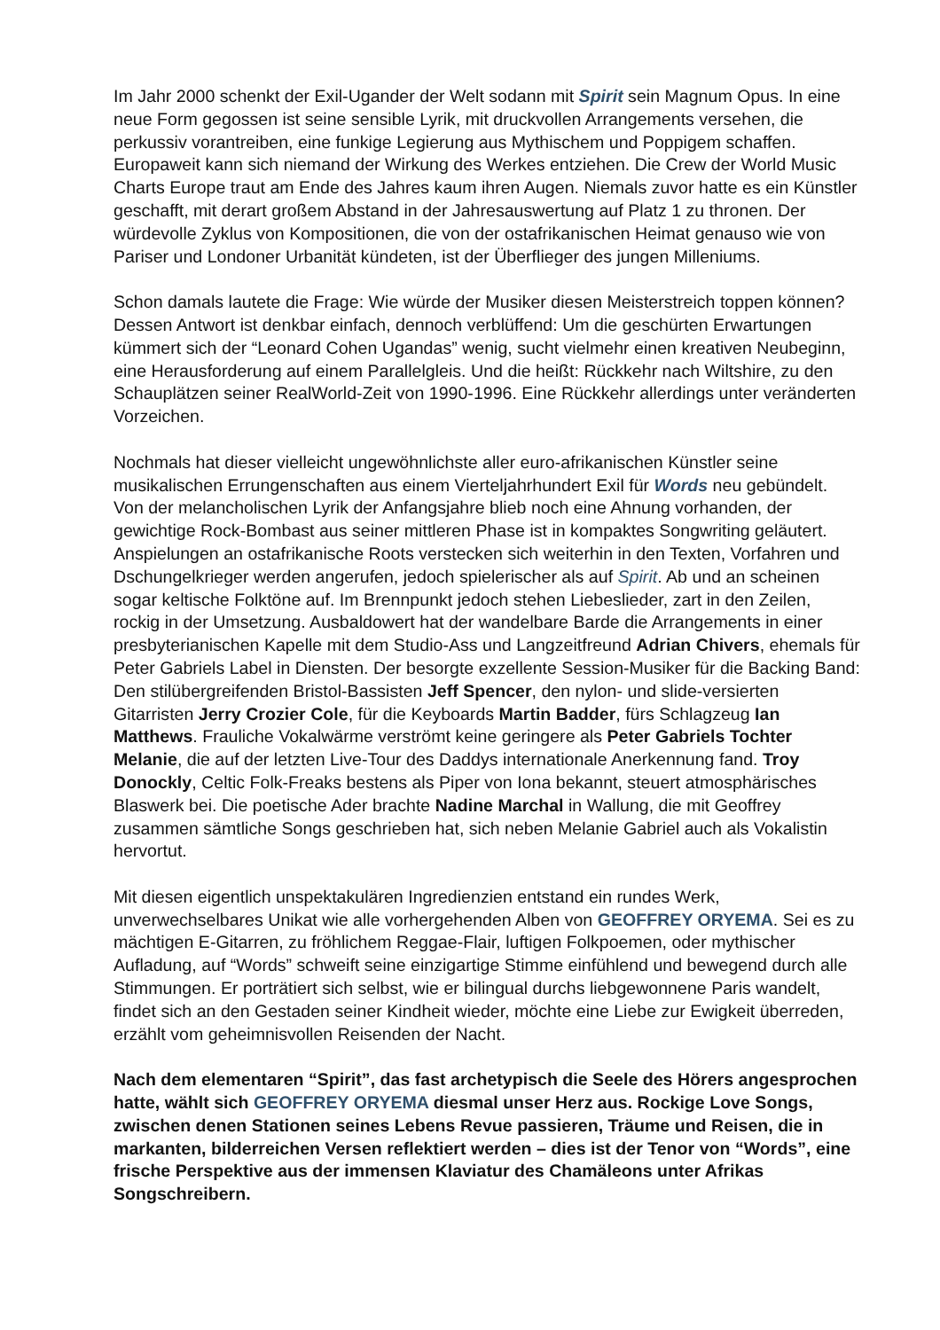Im Jahr 2000 schenkt der Exil-Ugander der Welt sodann mit Spirit sein Magnum Opus. In eine neue Form gegossen ist seine sensible Lyrik, mit druckvollen Arrangements versehen, die perkussiv vorantreiben, eine funkige Legierung aus Mythischem und Poppigem schaffen. Europaweit kann sich niemand der Wirkung des Werkes entziehen. Die Crew der World Music Charts Europe traut am Ende des Jahres kaum ihren Augen. Niemals zuvor hatte es ein Künstler geschafft, mit derart großem Abstand in der Jahresauswertung auf Platz 1 zu thronen. Der würdevolle Zyklus von Kompositionen, die von der ostafrikanischen Heimat genauso wie von Pariser und Londoner Urbanität kündeten, ist der Überflieger des jungen Milleniums.
Schon damals lautete die Frage: Wie würde der Musiker diesen Meisterstreich toppen können? Dessen Antwort ist denkbar einfach, dennoch verblüffend: Um die geschürten Erwartungen kümmert sich der “Leonard Cohen Ugandas” wenig, sucht vielmehr einen kreativen Neubeginn, eine Herausforderung auf einem Parallelgleis. Und die heißt: Rückkehr nach Wiltshire, zu den Schauplätzen seiner RealWorld-Zeit von 1990-1996. Eine Rückkehr allerdings unter veränderten Vorzeichen.
Nochmals hat dieser vielleicht ungewöhnlichste aller euro-afrikanischen Künstler seine musikalischen Errungenschaften aus einem Vierteljahrhundert Exil für Words neu gebündelt. Von der melancholischen Lyrik der Anfangsjahre blieb noch eine Ahnung vorhanden, der gewichtige Rock-Bombast aus seiner mittleren Phase ist in kompaktes Songwriting geläutert. Anspielungen an ostafrikanische Roots verstecken sich weiterhin in den Texten, Vorfahren und Dschungelkrieger werden angerufen, jedoch spielerischer als auf Spirit. Ab und an scheinen sogar keltische Folktöne auf. Im Brennpunkt jedoch stehen Liebeslieder, zart in den Zeilen, rockig in der Umsetzung. Ausbaldowert hat der wandelbare Barde die Arrangements in einer presbyterianischen Kapelle mit dem Studio-Ass und Langzeitfreund Adrian Chivers, ehemals für Peter Gabriels Label in Diensten. Der besorgte exzellente Session-Musiker für die Backing Band: Den stilübergreifenden Bristol-Bassisten Jeff Spencer, den nylon- und slide-versierten Gitarristen Jerry Crozier Cole, für die Keyboards Martin Badder, fürs Schlagzeug Ian Matthews. Frauliche Vokalwärme verströmt keine geringere als Peter Gabriels Tochter Melanie, die auf der letzten Live-Tour des Daddys internationale Anerkennung fand. Troy Donockly, Celtic Folk-Freaks bestens als Piper von Iona bekannt, steuert atmosphärisches Blaswerk bei. Die poetische Ader brachte Nadine Marchal in Wallung, die mit Geoffrey zusammen sämtliche Songs geschrieben hat, sich neben Melanie Gabriel auch als Vokalistin hervortut.
Mit diesen eigentlich unspektakulären Ingredienzien entstand ein rundes Werk, unverwechselbares Unikat wie alle vorhergehenden Alben von GEOFFREY ORYEMA. Sei es zu mächtigen E-Gitarren, zu fröhlichem Reggae-Flair, luftigen Folkpoemen, oder mythischer Aufladung, auf “Words” schweift seine einzigartige Stimme einfühlend und bewegend durch alle Stimmungen. Er porträtiert sich selbst, wie er bilingual durchs liebgewonnene Paris wandelt, findet sich an den Gestaden seiner Kindheit wieder, möchte eine Liebe zur Ewigkeit überreden, erzählt vom geheimnisvollen Reisenden der Nacht.
Nach dem elementaren “Spirit”, das fast archetypisch die Seele des Hörers angesprochen hatte, wählt sich GEOFFREY ORYEMA diesmal unser Herz aus. Rockige Love Songs, zwischen denen Stationen seines Lebens Revue passieren, Träume und Reisen, die in markanten, bilderreichen Versen reflektiert werden – dies ist der Tenor von “Words”, eine frische Perspektive aus der immensen Klaviatur des Chamäleons unter Afrikas Songschreibern.